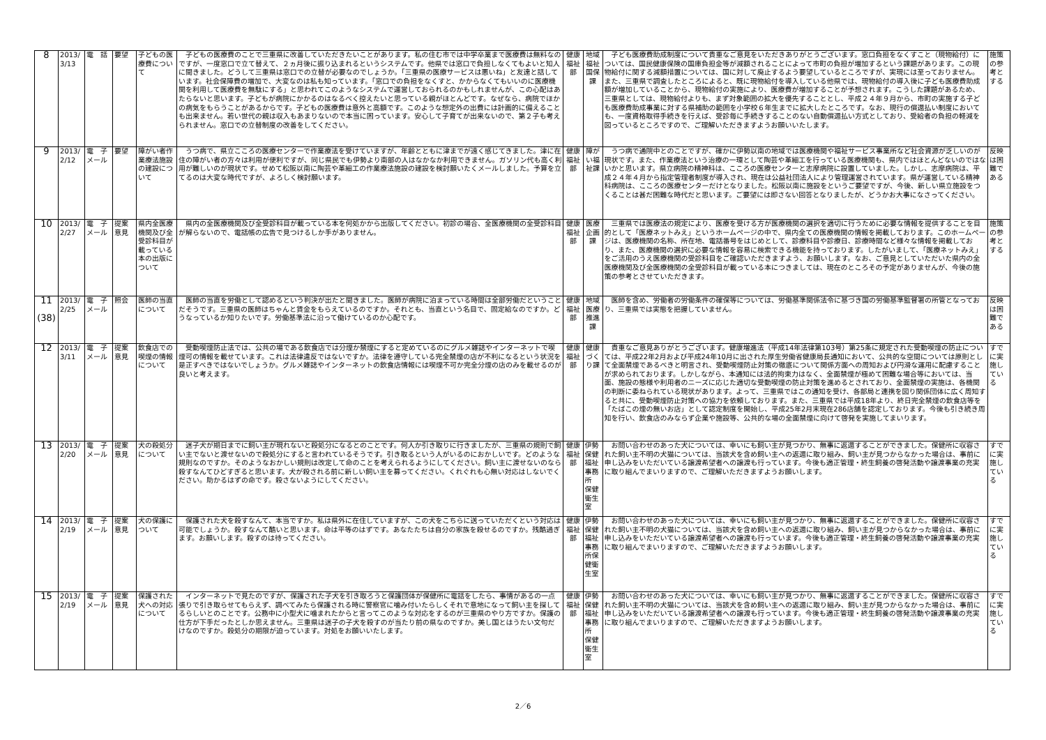| 8 | 2013/ 3/13 | 電 話 | 要望 | 子どもの医療費について | 子どもの医療費のことで三重県に改善していただきたいことがあります。私の住む市では中学卒業まで医療費は無料なのですが、一度窓口で立て替えて、２ヵ月後に振り込まれるというシステムです。他県では窓口で負担しなくてもよいと知人に聞きました。どうして三重県は窓口での立替が必要なのでしょうか。「三重県の医療サービスは悪いね」と友達と話しています。社会保障費の増加で、大変なのは私も知っています。「窓口での負担をなくすと、かからなくてもいいのに医療機関を利用して医療費を無駄にする」と思われてこのようなシステムで運営しておられるのかもしれませんが、この心配はあたらないと思います。子どもが病院にかかるのはなるべく控えたいと思っている親がほとんどです。なぜなら、病院でほかの病気をもらうことがあるからです。子どもの医療費は意外と高額です。このような想定外の出費には計画的に備えることも出来ません。若い世代の親は収入もあまりないので本当に困っています。安心して子育てが出来ないので、第２子も考えられません。窓口での立替制度の改善をしてください。 | 健康福祉部 | 地域福祉国保課 | 子ども医療費助成制度について貴重なご意見をいただきありがとうございます。窓口負担をなくすこと（現物給付）については、国民健康保険の国庫負担金等が減額されることによって市町の負担が増加するという課題があります。この現物給付に関する減額措置については、国に対して廃止するよう要望しているところですが、実現には至っておりません。また、三重県で調査したところによると、既に現物給付を導入している他県では、現物給付の導入後に子ども医療費助成額が増加していることから、現物給付の実施により、医療費が増加することが予想されます。こうした課題があるため、三重県としては、現物給付よりも、まず対象範囲の拡大を優先することとし、平成２４年９月から、市町の実施する子ども医療費助成事業に対する県補助の範囲を小学校６年生までに拡大したところです。なお、現行の償還払い制度においても、一度資格取得手続きを行えば、受診毎に手続きすることのない自動償還払い方式としており、受給者の負担の軽減を図っているところですので、ご理解いただきますようお願いいたします。 | 施策の参考とする |
| 9 | 2013/ 2/12 | 電 子メール | 要望 | 障がい者作業療法施設の建設について | うつ病で、県立こころの医療センターで作業療法を受けていますが、年齢とともに津までが遠く感じてきました。津に在住の障がい者の方々は利用が便利ですが、同じ県民でも伊勢より南部の人はなかなか利用できません。ガソリン代も高く利用が難しいのが現状です。せめて松阪以南に陶芸や革細工の作業療法施設の建設を検討願いたくメールしました。予算を立てるのは大変な時代ですが、よろしく検討願います。 | 健康福祉部 | 障がい福祉課 | うつ病で通院中とのことですが、確かに伊勢以南の地域では医療機関や福祉サービス事業所など社会資源が乏しいのが現状です。また、作業療法という治療の一環として陶芸や革細工を行っている医療機関も、県内ではほとんどないのではないかと思います。県立病院の精神科は、こころの医療センターと志摩病院に設置していました。しかし、志摩病院は、平成２４年４月から指定管理者制度が導入され、現在は公益社団法人により管理運営されています。県が運営している精神科病院は、こころの医療センターだけとなりました。松阪以南に施設をというご要望ですが、今後、新しい県立施設をつくることは甚だ困難な時代だと思います。ご要望には即さない回答となりましたが、どうかお大事になさってください。 | 反映は困難である |
| 10 | 2013/ 2/27 | 電 子メール | 提案意見 | 県内全医療機関及び全受診科目が載っている本の出版について | 県内の全医療機関及び全受診科目が載っている本を何処かから出版してください。初診の場合、全医療機関の全受診科目が解らないので、電話帳の広告で見つけるしか手がありません。 | 健康福祉部 | 医療企画課 | 三重県では医療法の規定により、医療を受ける方が医療機関の選択を適切に行うために必要な情報を提供することを目的として「医療ネットみえ」というホームページの中で、県内全ての医療機関の情報を掲載しております。このホームページは、医療機関の名称、所在地、電話番号をはじめとして、診療科目や診療日、診療時間など様々な情報を掲載しており、また、医療機関の選択に必要な情報を容易に検索できる機能を持っております。したがいまして、「医療ネットみえ」をご活用のうえ医療機関の受診科目をご確認いただきますよう、お願いします。なお、ご意見としていただいた県内の全医療機関及び全医療機関の全受診科目が載っている本につきましては、現在のところその予定がありませんが、今後の施策の参考とさせていただきます。 | 施策の参考とする |
| 11 (38) | 2013/ 2/25 | 電 子メール | 照会 | 医師の当直について | 医師の当直を労働として認めるという判決が出たと聞きました。医師が病院に泊まっている時間は全部労働だということだそうです。三重県の医師はちゃんと賃金をもらえているのですか。それとも、当直という名目で、固定給なのですか。どうなっているか知りたいです。労働基準法に沿って働けているのか心配です。 | 健康福祉部 | 地域医療推進課 | 医師を含め、労働者の労働条件の確保等については、労働基準関係法令に基づき国の労働基準監督署の所管となっており、三重県では実態を把握していません。 | 反映は困難である |
| 12 | 2013/ 3/11 | 電 子メール | 提案意見 | 飲食店での喫煙の情報について | 受動喫煙防止法では、公共の場である飲食店では分煙か禁煙にすると定めているのにグルメ雑誌やインターネットで喫煙可の情報を載せています。これは法律違反ではないですか。法律を遵守している完全禁煙の店が不利になるという状況を是正すべきではないでしょうか。グルメ雑誌やインターネットの飲食店情報には喫煙不可か完全分煙の店のみを載せるのが良いと考えます。 | 健康福祉部 | 健康づくり課 | 貴重なご意見ありがとうございます。健康増進法（平成14年法律第103号）第25条に規定された受動喫煙の防止については、平成22年2月および平成24年10月に出された厚生労働省健康局長通知において、公共的な空間については原則として全面禁煙であるべきと明言され、受動喫煙防止対策の徹底について関係方面への周知および円滑な運用に配慮することが求められております。しかしながら、本通知には法的拘束力はなく、全面禁煙が極めて困難な場合等においては、当面、施設の態様や利用者のニーズに応じた適切な受動喫煙の防止対策を進めるとされており、全面禁煙の実施は、各機関の判断に委ねられている現状があります。よって、三重県ではこの通知を受け、各部局と連携を図り関係団体に広く周知すると共に、受動喫煙防止対策への協力を依頼しております。また、三重県では平成18年より、終日完全禁煙の飲食店等を「たばこの煙の無いお店」として認定制度を開始し、平成25年2月末現在286店舗を認定しております。今後も引き続き周知を行い、飲食店のみならず企業や施設等、公共的な場の全面禁煙に向けて啓発を実施してまいります。 | すでに実施している |
| 13 | 2013/ 2/20 | 電 子メール | 提案意見 | 犬の殺処分について | 迷子犬が期日までに飼い主が現れないと殺処分になるとのことです。何人か引き取りに行きましたが、三重県の規則で飼い主でないと渡せないので殺処分にすると言われているそうです。引き取るという人がいるのにおかしいです。どのような規則なのですか。そのようなおかしい規則は改定して命のことを考えられるようにしてください。飼い主に渡せないのなら殺すなんてひどすぎると思います。犬が殺される前に新しい飼い主を募ってください。くれぐれも心無い対応はしないでください。助かるはずの命です。殺さないようにしてください。 | 健康福祉部 | 伊勢保健福祉事務所 保健衛生室 | お問い合わせのあった犬については、幸いにも飼い主が見つかり、無事に返還することができました。保健所に収容された飼い主不明の犬猫については、当該犬を含め飼い主への返還に取り組み、飼い主が見つからなかった場合は、事前に申し込みをいただいている譲渡希望者への譲渡も行っています。今後も適正管理・終生飼養の啓発活動や譲渡事業の充実に取り組んでまいりますので、ご理解いただきますようお願いします。 | すでに実施している |
| 14 | 2013/ 2/19 | 電 子メール | 提案意見 | 犬の保護について | 保護された犬を殺すなんて、本当ですか。私は県外に在住していますが、この犬をこちらに送っていただくという対応は可能でしょうか。殺すなんて酷いと思います。命は平等のはずです。あなたたちは自分の家族を殺せるのですか。残酷過ぎます。お願いします。殺すのは待ってください。 | 健康福祉部 | 伊勢保健福祉事務 所保健衛生室 | お問い合わせのあった犬については、幸いにも飼い主が見つかり、無事に返還することができました。保健所に収容された飼い主不明の犬猫については、当該犬を含め飼い主への返還に取り組み、飼い主が見つからなかった場合は、事前に申し込みをいただいている譲渡希望者への譲渡も行っています。今後も適正管理・終生飼養の啓発活動や譲渡事業の充実に取り組んでまいりますので、ご理解いただきますようお願いします。 | すでに実施している |
| 15 | 2013/ 2/19 | 電 子メール | 提案意見 | 保護された犬への対応について | インターネットで見たのですが、保護された子犬を引き取ろうと保護団体が保健所に電話をしたら、事情があるの一点張りで引き取らせてもらえず、調べてみたら保護される時に警察官に噛み付いたらしくそれで意地になって飼い主を探してるらしいとのことです。公務中に小型犬に噛まれたからと言ってこのような対応をするのが三重県のやり方ですか。保護の仕方が下手だったとしか思えません。三重県は迷子の子犬を殺すのが当たり前の県なのですか。美し国とはうたい文句だけなのですか。殺処分の期限が迫っています。対処をお願いいたします。 | 健康福祉部 | 伊勢保健福祉事務所 保健衛生室 | お問い合わせのあった犬については、幸いにも飼い主が見つかり、無事に返還することができました。保健所に収容された飼い主不明の犬猫については、当該犬を含め飼い主への返還に取り組み、飼い主が見つからなかった場合は、事前に申し込みをいただいている譲渡希望者への譲渡も行っています。今後も適正管理・終生飼養の啓発活動や譲渡事業の充実に取り組んでまいりますので、ご理解いただきますようお願いします。 | すでに実施している |
2／6